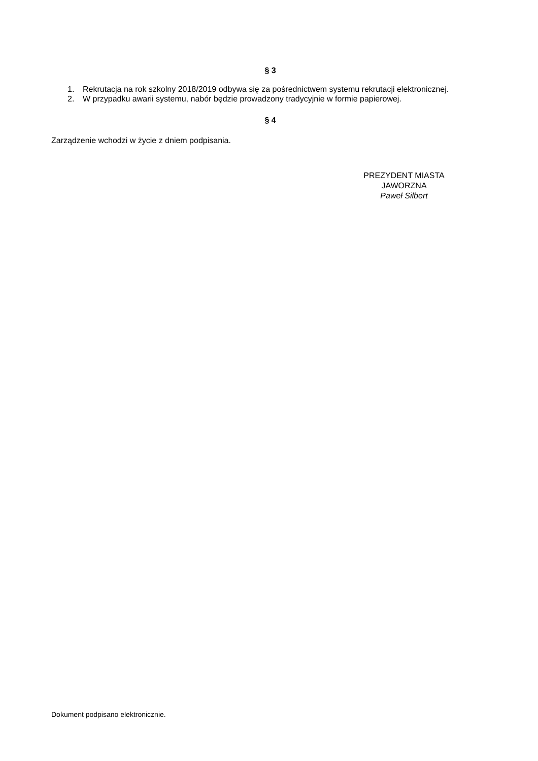§ 3
1. Rekrutacja na rok szkolny 2018/2019 odbywa się za pośrednictwem systemu rekrutacji elektronicznej.
2. W przypadku awarii systemu, nabór będzie prowadzony tradycyjnie w formie papierowej.
§ 4
Zarządzenie wchodzi w życie z dniem podpisania.
PREZYDENT MIASTA
JAWORZNA
Paweł Silbert
Dokument podpisano elektronicznie.